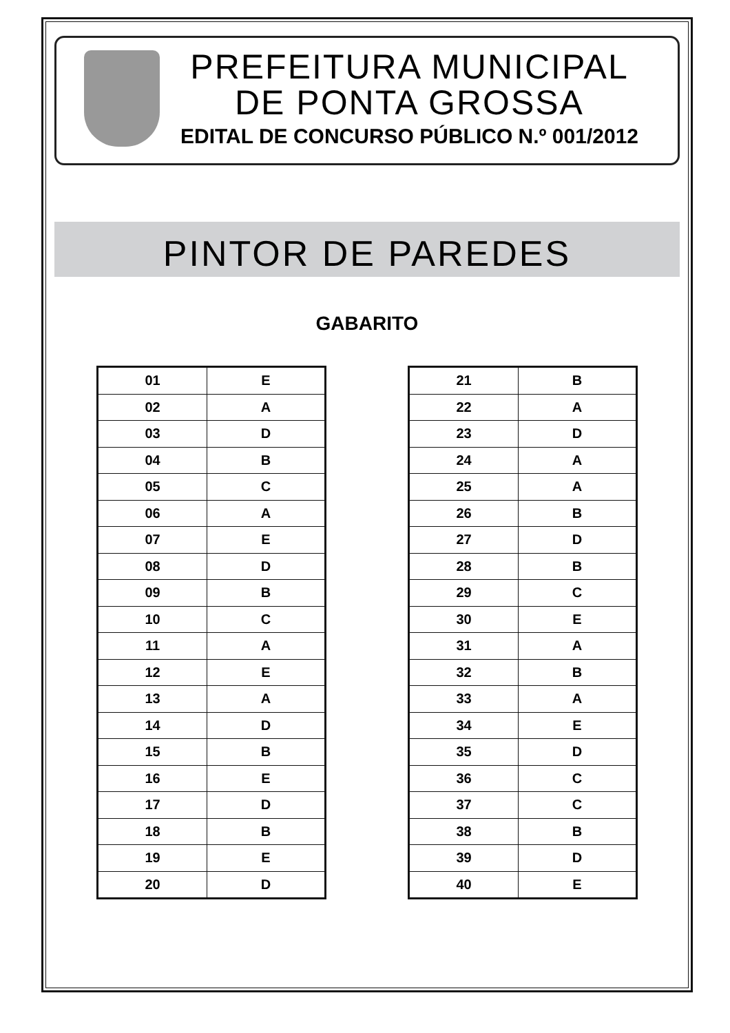PREFEITURA MUNICIPAL
DE PONTA GROSSA
EDITAL DE CONCURSO PÚBLICO N.º 001/2012
PINTOR DE PAREDES
GABARITO
| 01 | E |
| 02 | A |
| 03 | D |
| 04 | B |
| 05 | C |
| 06 | A |
| 07 | E |
| 08 | D |
| 09 | B |
| 10 | C |
| 11 | A |
| 12 | E |
| 13 | A |
| 14 | D |
| 15 | B |
| 16 | E |
| 17 | D |
| 18 | B |
| 19 | E |
| 20 | D |
| 21 | B |
| 22 | A |
| 23 | D |
| 24 | A |
| 25 | A |
| 26 | B |
| 27 | D |
| 28 | B |
| 29 | C |
| 30 | E |
| 31 | A |
| 32 | B |
| 33 | A |
| 34 | E |
| 35 | D |
| 36 | C |
| 37 | C |
| 38 | B |
| 39 | D |
| 40 | E |